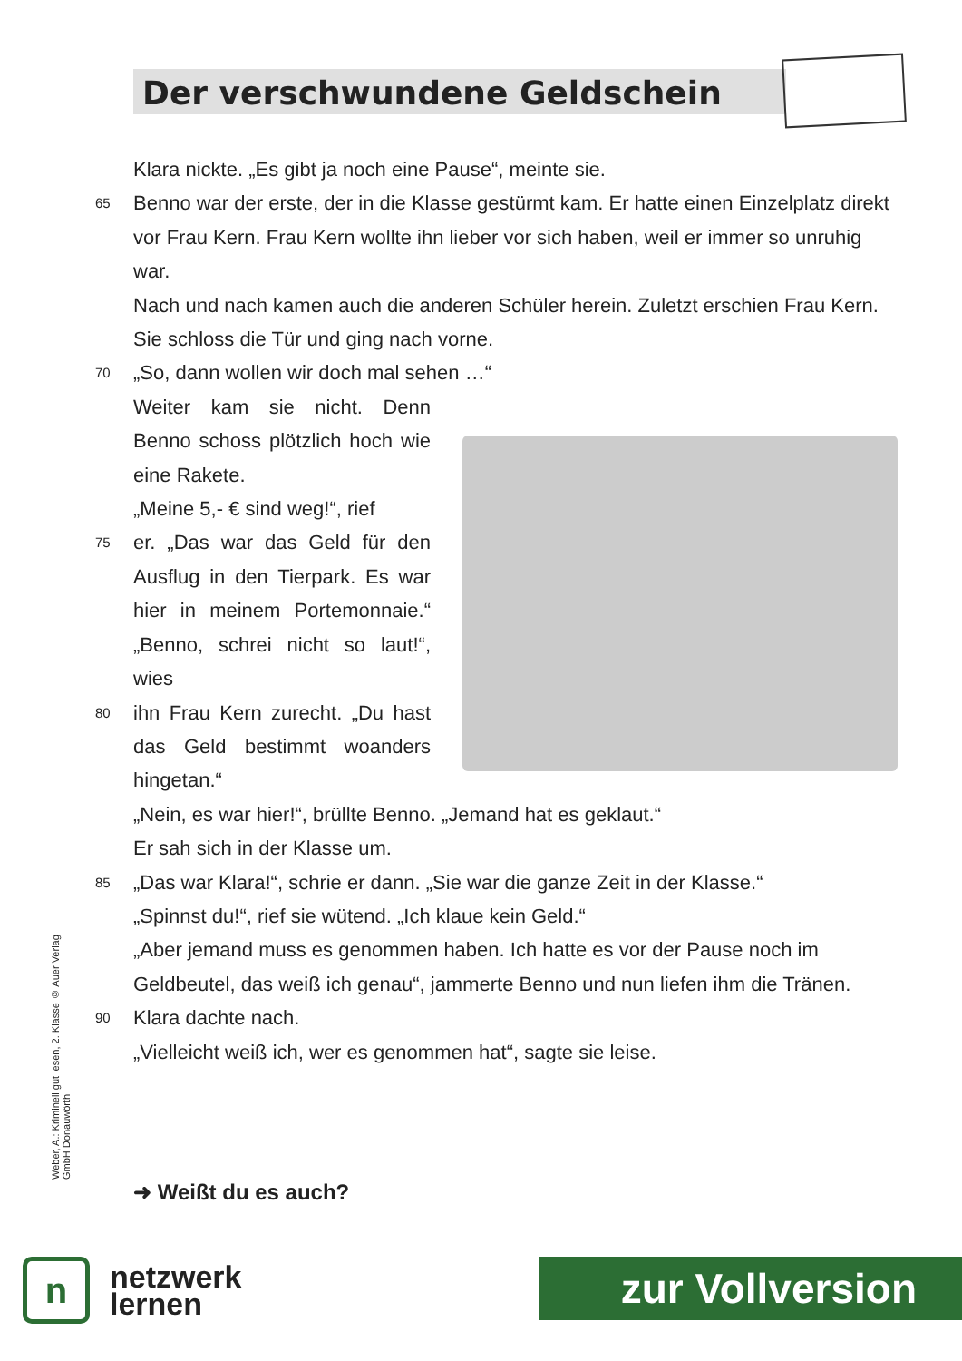Der verschwundene Geldschein
Klara nickte. „Es gibt ja noch eine Pause“, meinte sie.
65 Benno war der erste, der in die Klasse gestürmt kam. Er hatte einen Einzelplatz direkt vor Frau Kern. Frau Kern wollte ihn lieber vor sich haben, weil er immer so unruhig war.
Nach und nach kamen auch die anderen Schüler herein. Zuletzt erschien Frau Kern. Sie schloss die Tür und ging nach vorne.
70 „So, dann wollen wir doch mal sehen …“
Weiter kam sie nicht. Denn Benno schoss plötzlich hoch wie eine Rakete.
„Meine 5,- € sind weg!“, rief
75 er. „Das war das Geld für den Ausflug in den Tierpark. Es war hier in meinem Portemonnaie.“ „Benno, schrei nicht so laut!“, wies
80 ihn Frau Kern zurecht. „Du hast das Geld bestimmt woanders hingetan.“
„Nein, es war hier!“, brüllte Benno. „Jemand hat es geklaut.“
Er sah sich in der Klasse um.
85 „Das war Klara!“, schrie er dann. „Sie war die ganze Zeit in der Klasse.“
„Spinnst du!“, rief sie wütend. „Ich klaue kein Geld.“
„Aber jemand muss es genommen haben. Ich hatte es vor der Pause noch im Geldbeutel, das weiß ich genau“, jammerte Benno und nun liefen ihm die Tränen.
90 Klara dachte nach.
„Vielleicht weiß ich, wer es genommen hat“, sagte sie leise.
➜ Weißt du es auch?
Weber, A.: Kriminell gut lesen, 2. Klasse © Auer Verlag GmbH Donauwörth
n
netzwerk
lernen
zur Vollversion